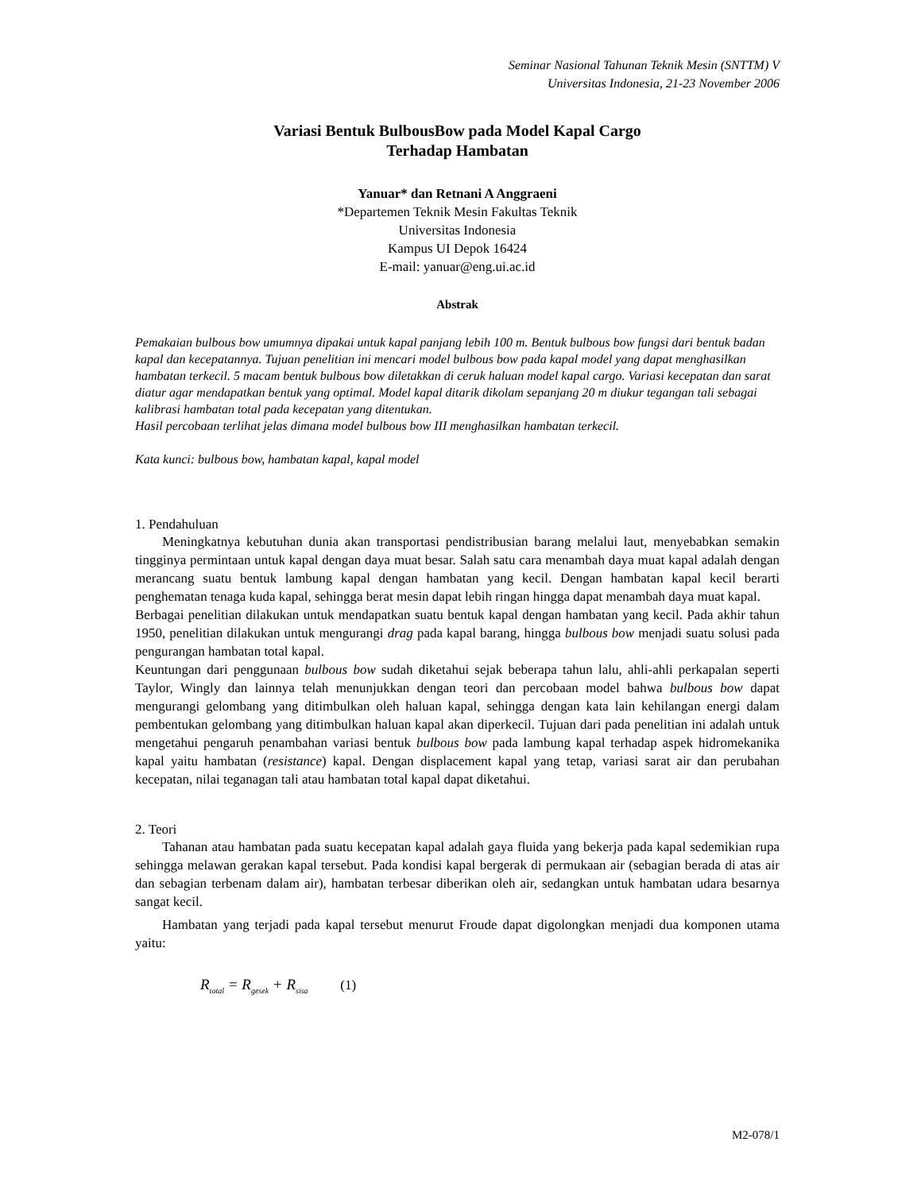Seminar Nasional Tahunan Teknik Mesin (SNTTM) V
Universitas Indonesia, 21-23 November 2006
Variasi Bentuk BulbousBow pada Model Kapal Cargo
Terhadap Hambatan
Yanuar* dan Retnani A Anggraeni
*Departemen Teknik Mesin Fakultas Teknik
Universitas Indonesia
Kampus UI Depok 16424
E-mail: yanuar@eng.ui.ac.id
Abstrak
Pemakaian bulbous bow umumnya dipakai untuk kapal panjang lebih 100 m. Bentuk bulbous bow fungsi dari bentuk badan kapal dan kecepatannya. Tujuan penelitian ini mencari model bulbous bow pada kapal model yang dapat menghasilkan hambatan terkecil. 5 macam bentuk bulbous bow diletakkan di ceruk haluan model kapal cargo. Variasi kecepatan dan sarat diatur agar mendapatkan bentuk yang optimal. Model kapal ditarik dikolam sepanjang 20 m diukur tegangan tali sebagai kalibrasi hambatan total pada kecepatan yang ditentukan.
Hasil percobaan terlihat jelas dimana model bulbous bow III menghasilkan hambatan terkecil.
Kata kunci: bulbous bow, hambatan kapal, kapal model
1. Pendahuluan
Meningkatnya kebutuhan dunia akan transportasi pendistribusian barang melalui laut, menyebabkan semakin tingginya permintaan untuk kapal dengan daya muat besar. Salah satu cara menambah daya muat kapal adalah dengan merancang suatu bentuk lambung kapal dengan hambatan yang kecil. Dengan hambatan kapal kecil berarti penghematan tenaga kuda kapal, sehingga berat mesin dapat lebih ringan hingga dapat menambah daya muat kapal.
Berbagai penelitian dilakukan untuk mendapatkan suatu bentuk kapal dengan hambatan yang kecil. Pada akhir tahun 1950, penelitian dilakukan untuk mengurangi drag pada kapal barang, hingga bulbous bow menjadi suatu solusi pada pengurangan hambatan total kapal.
Keuntungan dari penggunaan bulbous bow sudah diketahui sejak beberapa tahun lalu, ahli-ahli perkapalan seperti Taylor, Wingly dan lainnya telah menunjukkan dengan teori dan percobaan model bahwa bulbous bow dapat mengurangi gelombang yang ditimbulkan oleh haluan kapal, sehingga dengan kata lain kehilangan energi dalam pembentukan gelombang yang ditimbulkan haluan kapal akan diperkecil. Tujuan dari pada penelitian ini adalah untuk mengetahui pengaruh penambahan variasi bentuk bulbous bow pada lambung kapal terhadap aspek hidromekanika kapal yaitu hambatan (resistance) kapal. Dengan displacement kapal yang tetap, variasi sarat air dan perubahan kecepatan, nilai teganagan tali atau hambatan total kapal dapat diketahui.
2. Teori
Tahanan atau hambatan pada suatu kecepatan kapal adalah gaya fluida yang bekerja pada kapal sedemikian rupa sehingga melawan gerakan kapal tersebut. Pada kondisi kapal bergerak di permukaan air (sebagian berada di atas air dan sebagian terbenam dalam air), hambatan terbesar diberikan oleh air, sedangkan untuk hambatan udara besarnya sangat kecil.
Hambatan yang terjadi pada kapal tersebut menurut Froude dapat digolongkan menjadi dua komponen utama yaitu:
R<sub>total</sub> = R<sub>gesek</sub> + R<sub>sisa</sub> (1)
M2-078/1